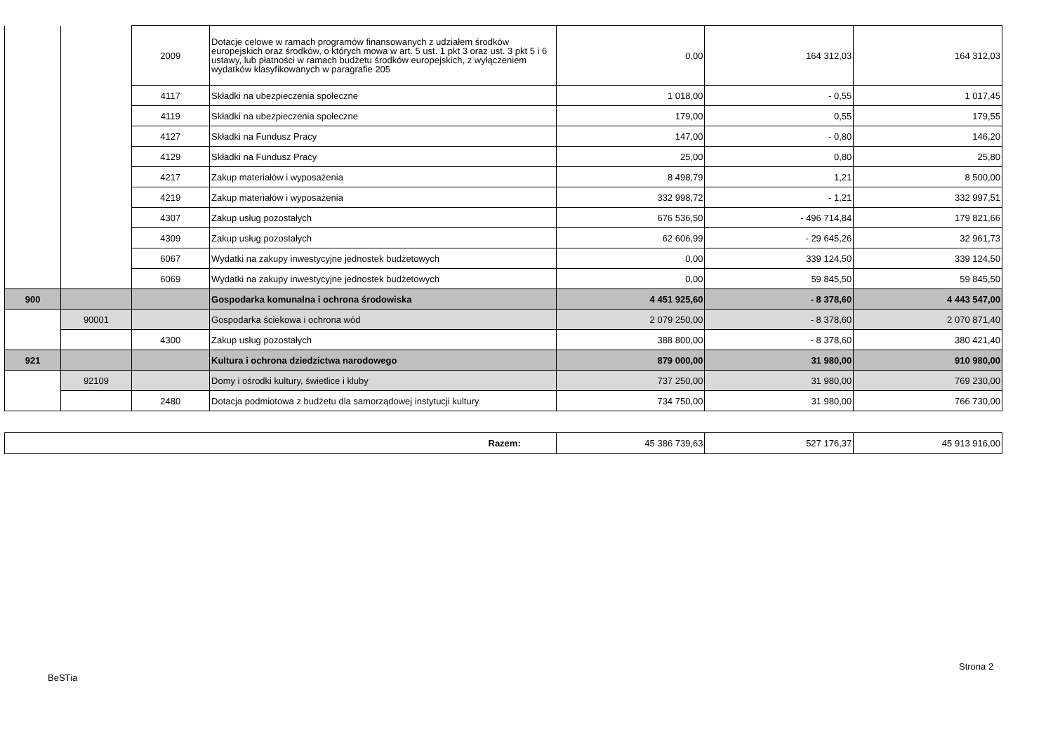| | | 2009 | Dotacje celowe w ramach programów finansowanych z udziałem środków europejskich oraz środków, o których mowa w art. 5 ust. 1 pkt 3 oraz ust. 3 pkt 5 i 6 ustawy, lub płatności w ramach budżetu środków europejskich, z wyłączeniem wydatków klasyfikowanych w paragrafie 205 | 0,00 | 164 312,03 | 164 312,03 |
| | | 4117 | Składki na ubezpieczenia społeczne | 1 018,00 | - 0,55 | 1 017,45 |
| | | 4119 | Składki na ubezpieczenia społeczne | 179,00 | 0,55 | 179,55 |
| | | 4127 | Składki na Fundusz Pracy | 147,00 | - 0,80 | 146,20 |
| | | 4129 | Składki na Fundusz Pracy | 25,00 | 0,80 | 25,80 |
| | | 4217 | Zakup materiałów i wyposażenia | 8 498,79 | 1,21 | 8 500,00 |
| | | 4219 | Zakup materiałów i wyposażenia | 332 998,72 | - 1,21 | 332 997,51 |
| | | 4307 | Zakup usług pozostałych | 676 536,50 | - 496 714,84 | 179 821,66 |
| | | 4309 | Zakup usług pozostałych | 62 606,99 | - 29 645,26 | 32 961,73 |
| | | 6067 | Wydatki na zakupy inwestycyjne jednostek budżetowych | 0,00 | 339 124,50 | 339 124,50 |
| | | 6069 | Wydatki na zakupy inwestycyjne jednostek budżetowych | 0,00 | 59 845,50 | 59 845,50 |
| 900 | | | Gospodarka komunalna i ochrona środowiska | 4 451 925,60 | - 8 378,60 | 4 443 547,00 |
| | 90001 | | Gospodarka ściekowa i ochrona wód | 2 079 250,00 | - 8 378,60 | 2 070 871,40 |
| | | 4300 | Zakup usług pozostałych | 388 800,00 | - 8 378,60 | 380 421,40 |
| 921 | | | Kultura i ochrona dziedzictwa narodowego | 879 000,00 | 31 980,00 | 910 980,00 |
| | 92109 | | Domy i ośrodki kultury, świetlice i kluby | 737 250,00 | 31 980,00 | 769 230,00 |
| | | 2480 | Dotacja podmiotowa z budżetu dla samorządowej instytucji kultury | 734 750,00 | 31 980,00 | 766 730,00 |
| Razem: | 45 386 739,63 | 527 176,37 | 45 913 916,00 |
Strona 2
BeSTia